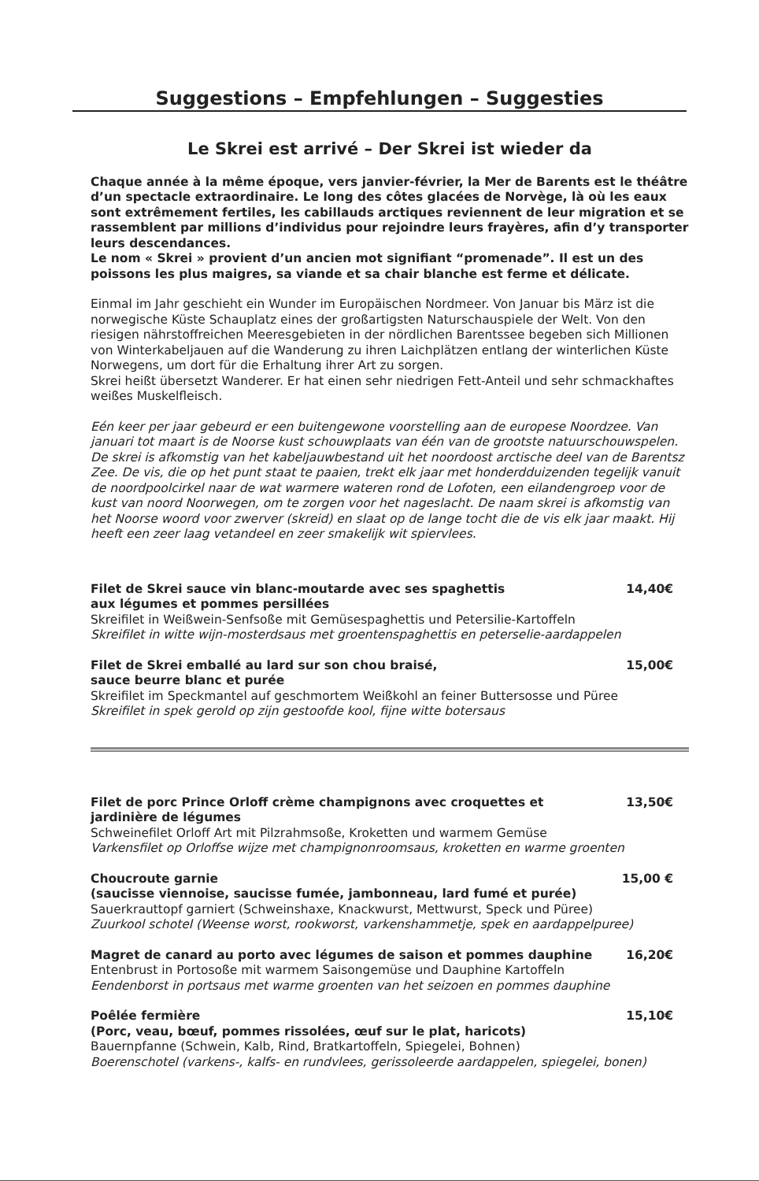Suggestions – Empfehlungen – Suggesties
Le Skrei est arrivé – Der Skrei ist wieder da
Chaque année à la même époque, vers janvier-février, la Mer de Barents est le théâtre d’un spectacle extraordinaire. Le long des côtes glacées de Norvège, là où les eaux sont extrêmement fertiles, les cabillauds arctiques reviennent de leur migration et se rassemblent par millions d’individus pour rejoindre leurs frayères, afin d’y transporter leurs descendances.
Le nom « Skrei » provient d’un ancien mot signifiant “promenade”. Il est un des poissons les plus maigres, sa viande et sa chair blanche est ferme et délicate.
Einmal im Jahr geschieht ein Wunder im Europäischen Nordmeer. Von Januar bis März ist die norwegische Küste Schauplatz eines der großartigsten Naturschauspiele der Welt. Von den riesigen nährstoffreichen Meeresgebieten in der nördlichen Barentssee begeben sich Millionen von Winterkabeljauen auf die Wanderung zu ihren Laichplätzen entlang der winterlichen Küste Norwegens, um dort für die Erhaltung ihrer Art zu sorgen.
Skrei heißt übersetzt Wanderer. Er hat einen sehr niedrigen Fett-Anteil und sehr schmackhaftes weißes Muskelfleisch.
Eén keer per jaar gebeurd er een buitengewone voorstelling aan de europese Noordzee. Van januari tot maart is de Noorse kust schouwplaats van één van de grootste natuurschouwspelen. De skrei is afkomstig van het kabeljauwbestand uit het noordoost arctische deel van de Barentsz Zee. De vis, die op het punt staat te paaien, trekt elk jaar met honderdduizenden tegelijk vanuit de noordpoolcirkel naar de wat warmere wateren rond de Lofoten, een eilandengroep voor de kust van noord Noorwegen, om te zorgen voor het nageslacht. De naam skrei is afkomstig van het Noorse woord voor zwerver (skreid) en slaat op de lange tocht die de vis elk jaar maakt. Hij heeft een zeer laag vetandeel en zeer smakelijk wit spiervlees.
Filet de Skrei sauce vin blanc-moutarde avec ses spaghettis
aux légumes et pommes persillées 14,40€
Skreifilet in Weißwein-Senfsoße mit Gemüsespaghettis und Petersilie-Kartoffeln
Skreifilet in witte wijn-mosterdsaus met groentenspaghettis en peterselie-aardappelen
Filet de Skrei emballé au lard sur son chou braisé,
sauce beurre blanc et purée 15,00€
Skreifilet im Speckmantel auf geschmortem Weißkohl an feiner Buttersosse und Püree
Skreifilet in spek gerold op zijn gestoofde kool, fijne witte botersaus
Filet de porc Prince Orloff crème champignons avec croquettes et
jardinière de légumes 13,50€
Schweinefilet Orloff Art mit Pilzrahmsoße, Kroketten und warmem Gemüse
Varkensfilet op Orloffse wijze met champignonroomsaus, kroketten en warme groenten
Choucroute garnie
(saucisse viennoise, saucisse fumée, jambonneau, lard fumé et purée) 15,00 €
Sauerkrauttopf garniert (Schweinshaxe, Knackwurst, Mettwurst, Speck und Püree)
Zuurkool schotel (Weense worst, rookworst, varkenshammetje, spek en aardappelpuree)
Magret de canard au porto avec légumes de saison et pommes dauphine 16,20€
Entenbrust in Portosoße mit warmem Saisongemüse und Dauphine Kartoffeln
Eendenborst in portsaus met warme groenten van het seizoen en pommes dauphine
Poêlée fermière
(Porc, veau, bœuf, pommes rissolées, œuf sur le plat, haricots) 15,10€
Bauernpfanne (Schwein, Kalb, Rind, Bratkartoffeln, Spiegelei, Bohnen)
Boerenschotel (varkens-, kalfs- en rundvlees, gerissoleerde aardappelen, spiegelei, bonen)